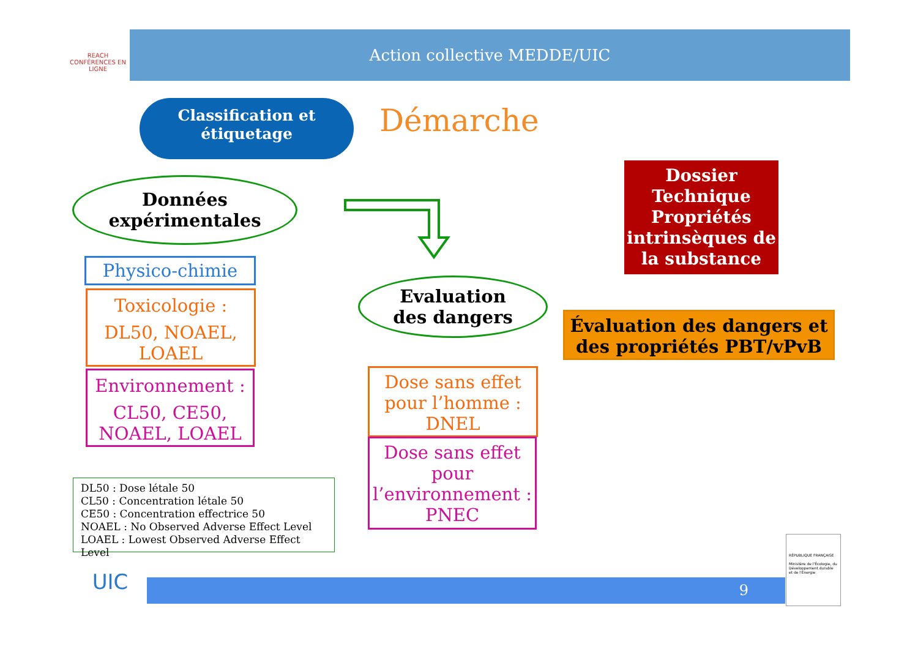REACH
CONFÉRENCES EN LIGNE
Action collective MEDDE/UIC
Classification et
étiquetage
Démarche
Données
expérimentales
Dossier Technique Propriétés intrinsèques de la substance
Physico-chimie
Toxicologie :
DL50, NOAEL, LOAEL
Evaluation
des dangers
Évaluation des dangers et des propriétés PBT/vPvB
Environnement :
CL50, CE50, NOAEL, LOAEL
Dose sans effet pour l’homme : DNEL
Dose sans effet pour l’environnement : PNEC
DL50 : Dose létale 50
CL50 : Concentration létale 50
CE50 : Concentration effectrice 50
NOAEL : No Observed Adverse Effect Level
LOAEL : Lowest Observed Adverse Effect Level
UIC 9
RÉPUBLIQUE FRANÇAISE
Ministère de l'Écologie, du Développement durable et de l'Énergie